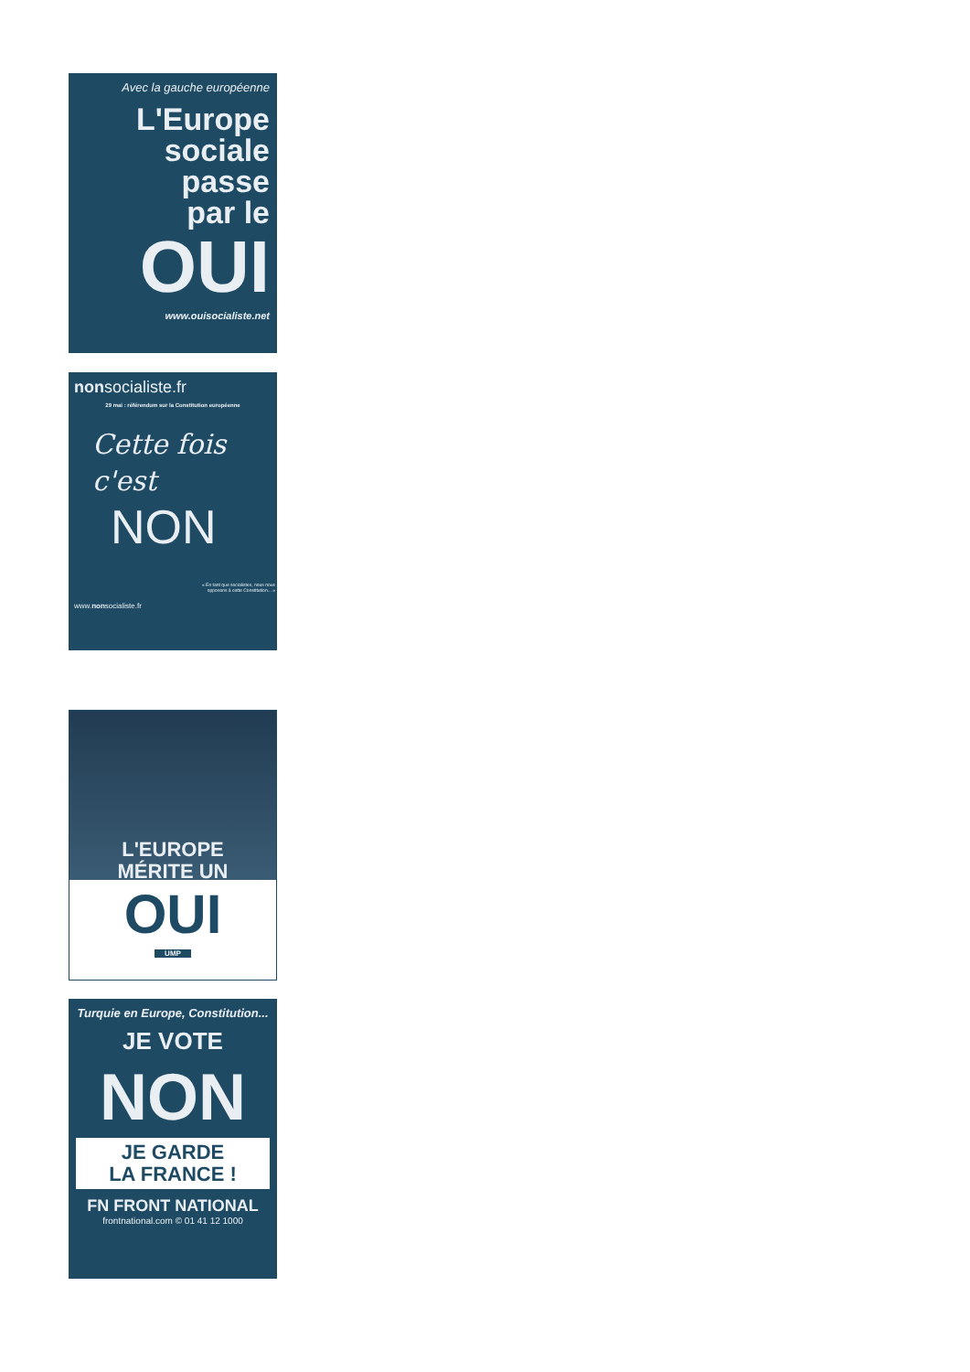Avec la gauche européenne
L'Europe
sociale
passe
par le
OUI
www.ouisocialiste.net
nonsocialiste.fr
29 mai : référendum sur la Constitution européenne
Cette fois
c'est
NON
« En tant que socialistes, nous nous opposons à cette Constitution... »
www.nonsocialiste.fr
L'EUROPE
MÉRITE UN
OUI
UMP
Turquie en Europe, Constitution...
JE VOTE
NON
JE GARDE
LA FRANCE !
FN FRONT NATIONAL
frontnational.com © 01 41 12 1000